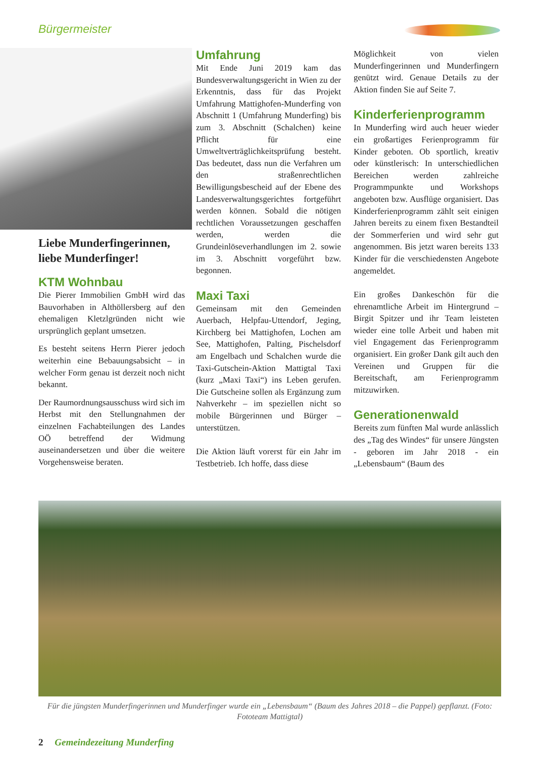Bürgermeister
Liebe Munderfingerinnen, liebe Munderfinger!
KTM Wohnbau
Die Pierer Immobilien GmbH wird das Bauvorhaben in Althöllersberg auf den ehemaligen Kletzlgründen nicht wie ursprünglich geplant umsetzen.
Es besteht seitens Herrn Pierer jedoch weiterhin eine Bebauungsabsicht – in welcher Form genau ist derzeit noch nicht bekannt.
Der Raumordnungsausschuss wird sich im Herbst mit den Stellungnahmen der einzelnen Fachabteilungen des Landes OÖ betreffend der Widmung auseinandersetzen und über die weitere Vorgehensweise beraten.
Umfahrung
Mit Ende Juni 2019 kam das Bundesverwaltungsgericht in Wien zu der Erkenntnis, dass für das Projekt Umfahrung Mattighofen-Munderfing von Abschnitt 1 (Umfahrung Munderfing) bis zum 3. Abschnitt (Schalchen) keine Pflicht für eine Umweltverträglichkeitsprüfung besteht. Das bedeutet, dass nun die Verfahren um den straßenrechtlichen Bewilligungsbescheid auf der Ebene des Landesverwaltungsgerichtes fortgeführt werden können. Sobald die nötigen rechtlichen Voraussetzungen geschaffen werden, werden die Grundeinlöseverhandlungen im 2. sowie im 3. Abschnitt vorgeführt bzw. begonnen.
Maxi Taxi
Gemeinsam mit den Gemeinden Auerbach, Helpfau-Uttendorf, Jeging, Kirchberg bei Mattighofen, Lochen am See, Mattighofen, Palting, Pischelsdorf am Engelbach und Schalchen wurde die Taxi-Gutschein-Aktion Mattigtal Taxi (kurz „Maxi Taxi“) ins Leben gerufen. Die Gutscheine sollen als Ergänzung zum Nahverkehr – im speziellen nicht so mobile Bürgerinnen und Bürger – unterstützen.
Die Aktion läuft vorerst für ein Jahr im Testbetrieb. Ich hoffe, dass diese
Möglichkeit von vielen Munderfingerinnen und Munderfingern genützt wird. Genaue Details zu der Aktion finden Sie auf Seite 7.
Kinderferienprogramm
In Munderfing wird auch heuer wieder ein großartiges Ferienprogramm für Kinder geboten. Ob sportlich, kreativ oder künstlerisch: In unterschiedlichen Bereichen werden zahlreiche Programmpunkte und Workshops angeboten bzw. Ausflüge organisiert. Das Kinderferienprogramm zählt seit einigen Jahren bereits zu einem fixen Bestandteil der Sommerferien und wird sehr gut angenommen. Bis jetzt waren bereits 133 Kinder für die verschiedensten Angebote angemeldet.
Ein großes Dankeschön für die ehrenamtliche Arbeit im Hintergrund – Birgit Spitzer und ihr Team leisteten wieder eine tolle Arbeit und haben mit viel Engagement das Ferienprogramm organisiert. Ein großer Dank gilt auch den Vereinen und Gruppen für die Bereitschaft, am Ferienprogramm mitzuwirken.
Generationenwald
Bereits zum fünften Mal wurde anlässlich des „Tag des Windes“ für unsere Jüngsten - geboren im Jahr 2018 - ein „Lebensbaum“ (Baum des
Für die jüngsten Munderfingerinnen und Munderfinger wurde ein „Lebensbaum“ (Baum des Jahres 2018 – die Pappel) gepflanzt. (Foto: Fototeam Mattigtal)
2 Gemeindezeitung Munderfing